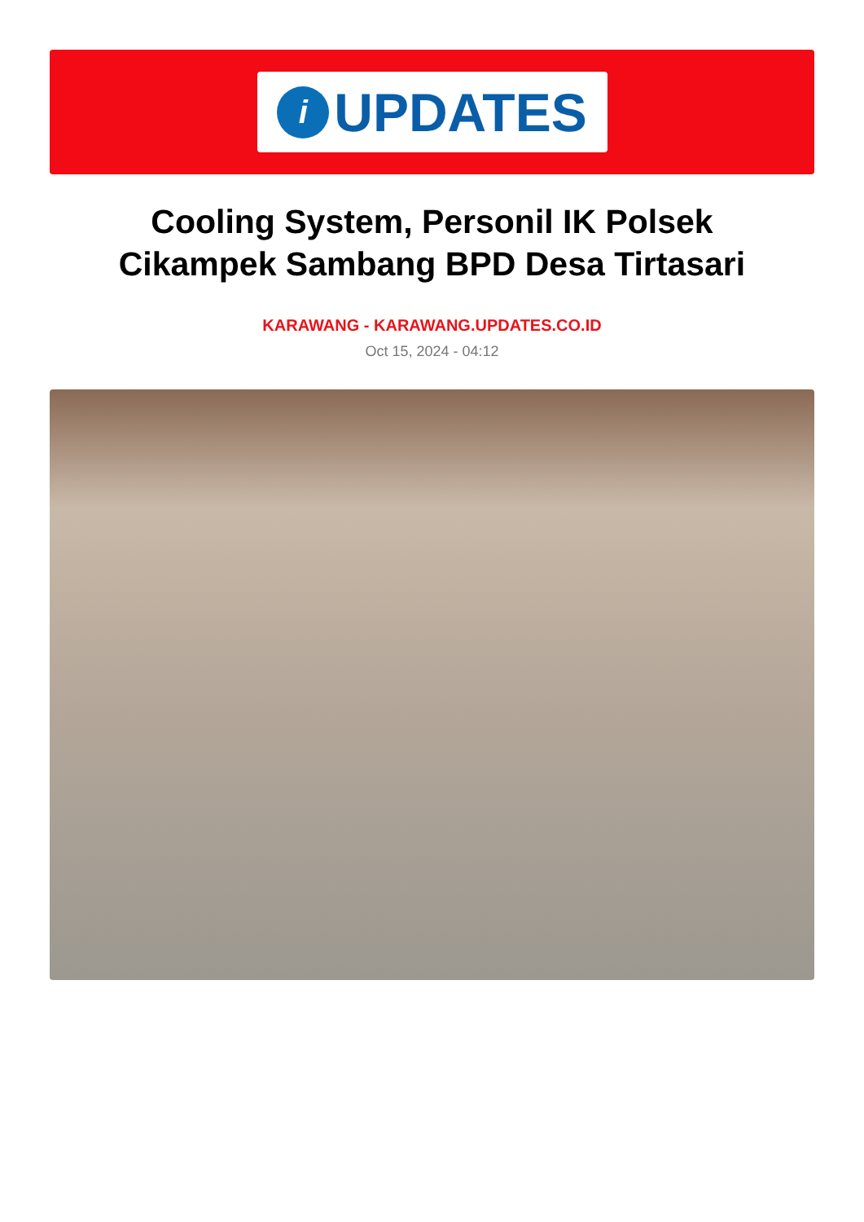i
UPDATES
Cooling System, Personil IK Polsek Cikampek Sambang BPD Desa Tirtasari
KARAWANG - KARAWANG.UPDATES.CO.ID
Oct 15, 2024 - 04:12